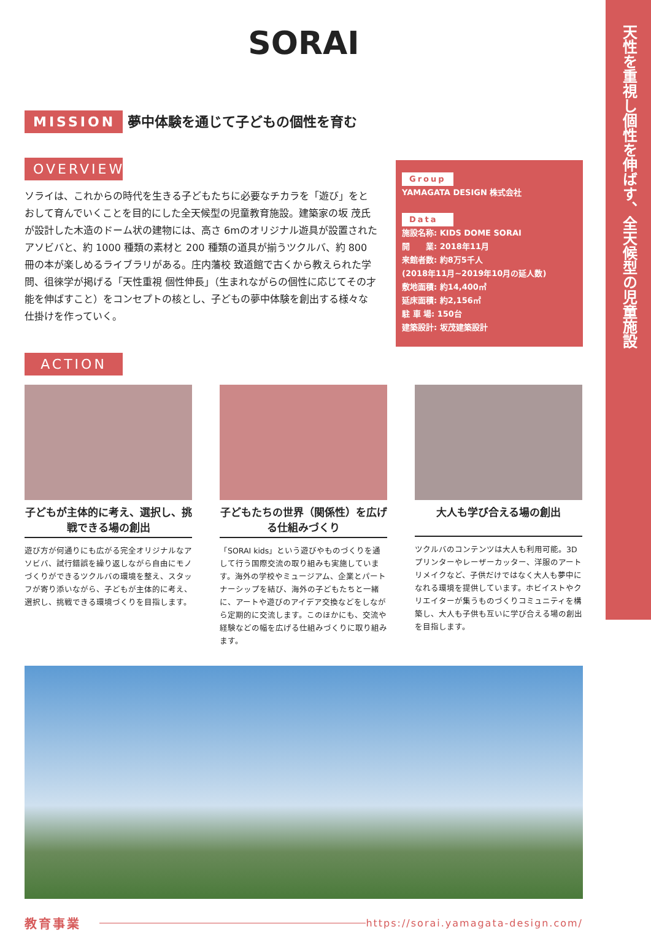天性を重視し個性を伸ばす、全天候型の児童施設
SORAI
MISSION 夢中体験を通じて子どもの個性を育む
OVERVIEW
ソライは、これからの時代を生きる子どもたちに必要なチカラを「遊び」をとおして育んでいくことを目的にした全天候型の児童教育施設。建築家の坂 茂氏が設計した木造のドーム状の建物には、高さ 6mのオリジナル遊具が設置されたアソビバと、約 1000 種類の素材と 200 種類の道具が揃うツクルバ、約 800 冊の本が楽しめるライブラリがある。庄内藩校 致道館で古くから教えられた学問、徂徠学が掲げる「天性重視 個性伸長」（生まれながらの個性に応じてその才能を伸ばすこと）をコンセプトの核とし、子どもの夢中体験を創出する様々な仕掛けを作っていく。
Group
YAMAGATA DESIGN 株式会社
Data
施設名称: KIDS DOME SORAI
開　　業: 2018年11月
来館者数: 約8万5千人
(2018年11月~2019年10月の延人数)
敷地面積: 約14,400㎡
延床面積: 約2,156㎡
駐 車 場: 150台
建築設計: 坂茂建築設計
ACTION
子どもが主体的に考え、選択し、挑戦できる場の創出
遊び方が何通りにも広がる完全オリジナルなアソビバ、試行錯誤を繰り返しながら自由にモノづくりができるツクルバの環境を整え、スタッフが寄り添いながら、子どもが主体的に考え、選択し、挑戦できる環境づくりを目指します。
子どもたちの世界（関係性）を広げる仕組みづくり
「SORAI kids」という遊びやものづくりを通して行う国際交流の取り組みも実施しています。海外の学校やミュージアム、企業とパートナーシップを結び、海外の子どもたちと一緒に、アートや遊びのアイデア交換などをしながら定期的に交流します。このほかにも、交流や経験などの幅を広げる仕組みづくりに取り組みます。
大人も学び合える場の創出
ツクルバのコンテンツは大人も利用可能。3D プリンターやレーザーカッター、洋服のアートリメイクなど、子供だけではなく大人も夢中になれる環境を提供しています。ホビイストやクリエイターが集うものづくりコミュニティを構築し、大人も子供も互いに学び合える場の創出を目指します。
教育事業 https://sorai.yamagata-design.com/